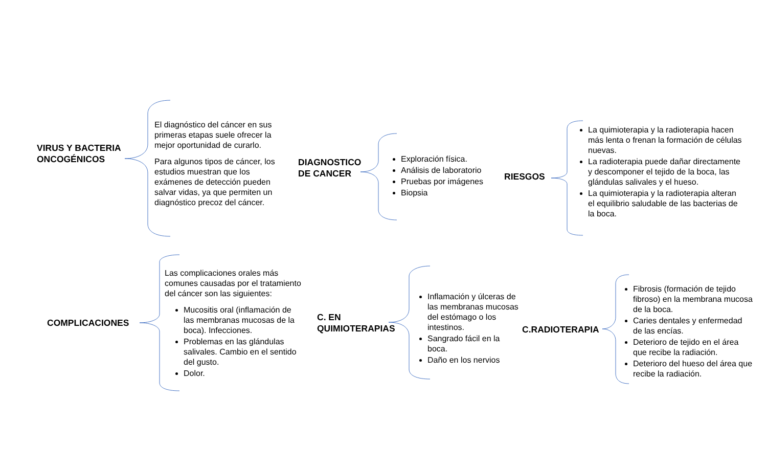VIRUS Y BACTERIA
ONCOGÉNICOS
El diagnóstico del cáncer en sus primeras etapas suele ofrecer la mejor oportunidad de curarlo.
Para algunos tipos de cáncer, los estudios muestran que los exámenes de detección pueden salvar vidas, ya que permiten un diagnóstico precoz del cáncer.
DIAGNOSTICO
DE CANCER
Exploración física.
Análisis de laboratorio
Pruebas por imágenes
Biopsia
RIESGOS
La quimioterapia y la radioterapia hacen más lenta o frenan la formación de células nuevas.
La radioterapia puede dañar directamente y descomponer el tejido de la boca, las glándulas salivales y el hueso.
La quimioterapia y la radioterapia alteran el equilibrio saludable de las bacterias de la boca.
COMPLICACIONES
Las complicaciones orales más comunes causadas por el tratamiento del cáncer son las siguientes:
Mucositis oral (inflamación de las membranas mucosas de la boca). Infecciones.
Problemas en las glándulas salivales. Cambio en el sentido del gusto.
Dolor.
C. EN
QUIMIOTERAPIAS
Inflamación y úlceras de las membranas mucosas del estómago o los intestinos.
Sangrado fácil en la boca.
Daño en los nervios
C.RADIOTERAPIA
Fibrosis (formación de tejido fibroso) en la membrana mucosa de la boca.
Caries dentales y enfermedad de las encías.
Deterioro de tejido en el área que recibe la radiación.
Deterioro del hueso del área que recibe la radiación.